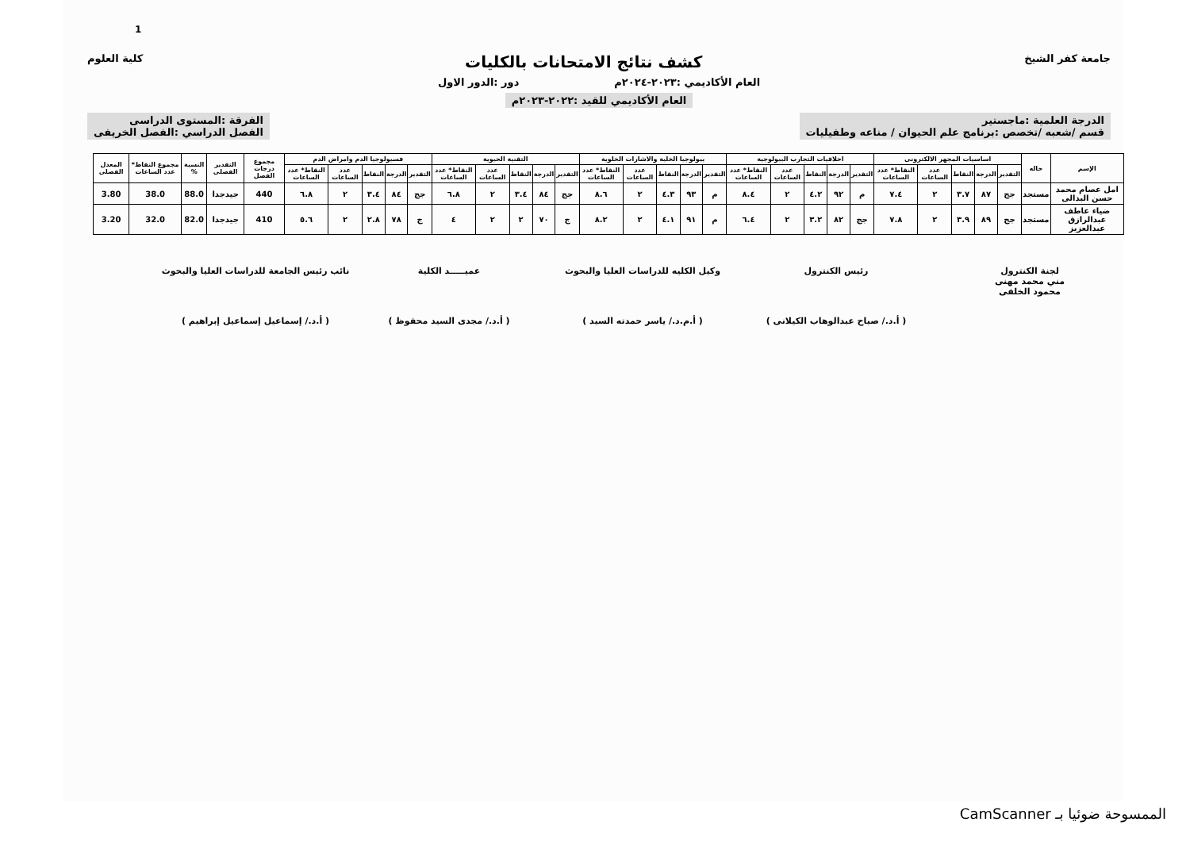1
جامعة كفر الشيخ كشف نتائج الامتحانات بالكليات كلية العلوم
العام الأكاديمي :٢٠٢٣-٢٠٢٤م دور :الدور الاول
العام الأكاديمي للقيد :٢٠٢٢-٢٠٢٣م
الدرجة العلمية :ماجستير
قسم /شعبه /تخصص :برنامج علم الحيوان / مناعه وطفيليات الفرقة :المستوى الدراسى
الفصل الدراسي :الفصل الخريفى
| الإسم | حاله | اساسيات المجهر الالكترونى | | | | | اخلاقيات التجارب البيولوجية | | | | | بيولوجيا الخلية والاشارات الخلوية | | | | | التقنية الحيوية | | | | | فسيولوجيا الدم وامراض الدم | | | | | مجموع درجات الفصل | التقدير الفصلى | النسبة % | مجموع النقاط* عدد الساعات | المعدل الفصلى |
| --- | --- | --- | --- | --- | --- | --- | --- | --- | --- | --- | --- | --- | --- | --- | --- | --- | --- | --- | --- | --- | --- | --- | --- | --- | --- | --- | --- | --- | --- | --- | --- |
| | | التقدير | الدرجة | النقاط | عدد الساعات | النقاط* عدد الساعات | التقدير | الدرجة | النقاط | عدد الساعات | النقاط* عدد الساعات | التقدير | الدرجة | النقاط | عدد الساعات | النقاط* عدد الساعات | التقدير | الدرجة | النقاط | عدد الساعات | النقاط* عدد الساعات | التقدير | الدرجة | النقاط | عدد الساعات | النقاط* عدد الساعات | | | | | |
| امل عصام محمد حسن البدالى | مستجد | جج | ٨٧ | ٣.٧ | ٢ | ٧.٤ | م | ٩٢ | ٤.٢ | ٢ | ٨.٤ | م | ٩٣ | ٤.٣ | ٢ | ٨.٦ | جج | ٨٤ | ٣.٤ | ٢ | ٦.٨ | جج | ٨٤ | ٣.٤ | ٢ | ٦.٨ | 440 | جيدجدا | 88.0 | 38.0 | 3.80 |
| ضياء عاطف عبدالرازق عبدالعزيز | مستجد | جج | ٨٩ | ٣.٩ | ٢ | ٧.٨ | جج | ٨٢ | ٣.٢ | ٢ | ٦.٤ | م | ٩١ | ٤.١ | ٢ | ٨.٢ | ج | ٧٠ | ٢ | ٢ | ٤ | ج | ٧٨ | ٢.٨ | ٢ | ٥.٦ | 410 | جيدجدا | 82.0 | 32.0 | 3.20 |
لجنة الكنترول
مني محمد مهنى
محمود الخلفى
رئيس الكنترول
( أ.د./ صباح عبدالوهاب الكيلانى )
وكيل الكليه للدراسات العليا والبحوث
( أ.م.د./ ياسر حمدته السيد )
عميـــــد الكلية
( أ.د./ مجدى السيد محفوظ )
نائب رئيس الجامعة للدراسات العليا والبحوث
( أ.د./ إسماعيل إسماعيل إبراهيم )
الممسوحة ضوئيا بـ CamScanner